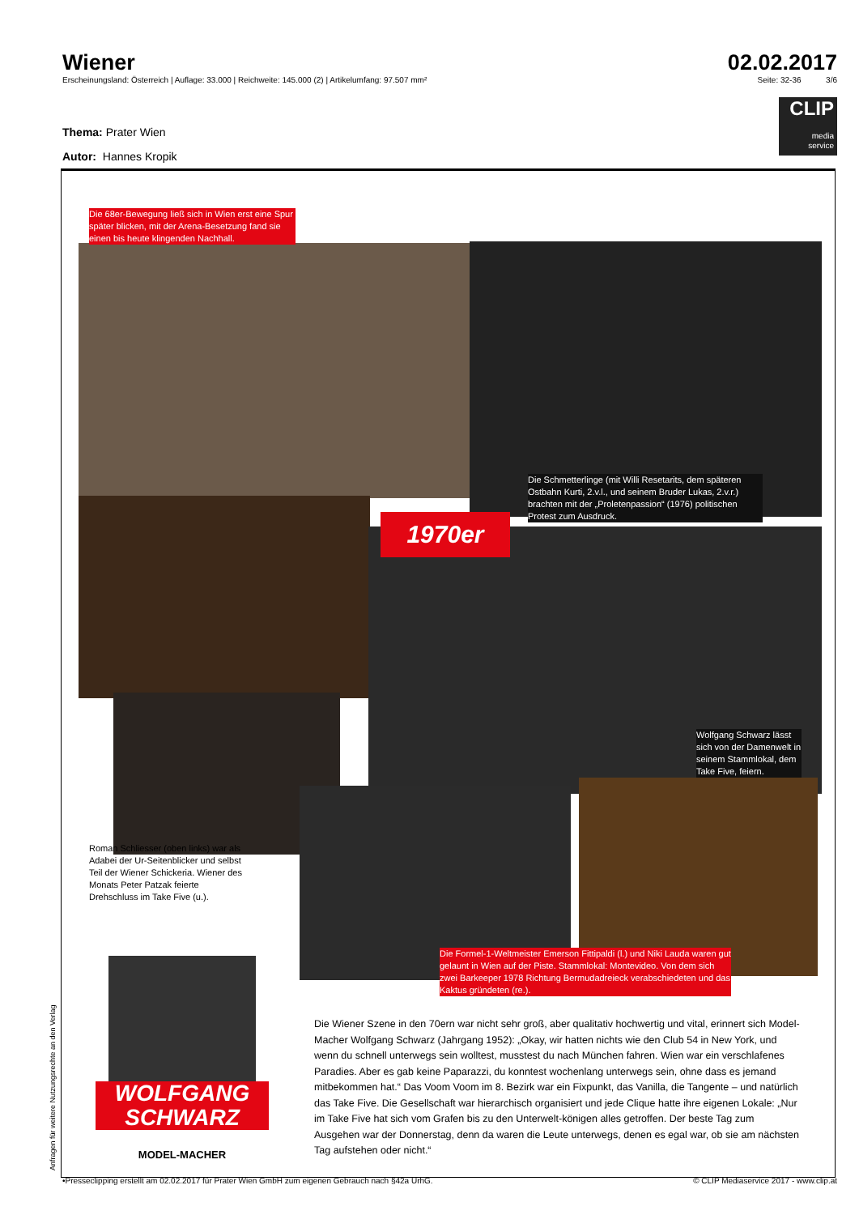Wiener 02.02.2017
Erscheinungsland: Österreich | Auflage: 33.000 | Reichweite: 145.000 (2) | Artikelumfang: 97.507 mm² Seite: 32-36 3/6
CLIP
media
service
Thema: Prater Wien
Autor: Hannes Kropik
Die 68er-Bewegung ließ sich in Wien erst eine Spur später blicken, mit der Arena-Besetzung fand sie einen bis heute klingenden Nachhall.
Die Schmetterlinge (mit Willi Resetarits, dem späteren Ostbahn Kurti, 2.v.l., und seinem Bruder Lukas, 2.v.r.) brachten mit der „Proletenpassion“ (1976) politischen Protest zum Ausdruck.
1970er
Wolfgang Schwarz lässt sich von der Damenwelt in seinem Stammlokal, dem Take Five, feiern.
Roman Schliesser (oben links) war als Adabei der Ur-Seitenblicker und selbst Teil der Wiener Schickeria. Wiener des Monats Peter Patzak feierte Drehschluss im Take Five (u.).
Die Formel-1-Weltmeister Emerson Fittipaldi (l.) und Niki Lauda waren gut gelaunt in Wien auf der Piste. Stammlokal: Montevideo. Von dem sich zwei Barkeeper 1978 Richtung Bermudadreieck verabschiedeten und das Kaktus gründeten (re.).
WOLFGANG
SCHWARZ
MODEL-MACHER
Die Wiener Szene in den 70ern war nicht sehr groß, aber qualitativ hochwertig und vital, erinnert sich Model-Macher Wolfgang Schwarz (Jahrgang 1952): „Okay, wir hatten nichts wie den Club 54 in New York, und wenn du schnell unterwegs sein wolltest, musstest du nach München fahren. Wien war ein verschlafenes Paradies. Aber es gab keine Paparazzi, du konntest wochenlang unterwegs sein, ohne dass es jemand mitbekommen hat.“ Das Voom Voom im 8. Bezirk war ein Fixpunkt, das Vanilla, die Tangente – und natürlich das Take Five. Die Gesellschaft war hierarchisch organisiert und jede Clique hatte ihre eigenen Lokale: „Nur im Take Five hat sich vom Grafen bis zu den Unterwelt-königen alles getroffen. Der beste Tag zum Ausgehen war der Donnerstag, denn da waren die Leute unterwegs, denen es egal war, ob sie am nächsten Tag aufstehen oder nicht.“
Anfragen für weitere Nutzungsrechte an den Verlag
•Presseclipping erstellt am 02.02.2017 für Prater Wien GmbH zum eigenen Gebrauch nach §42a UrhG. © CLIP Mediaservice 2017 - www.clip.at